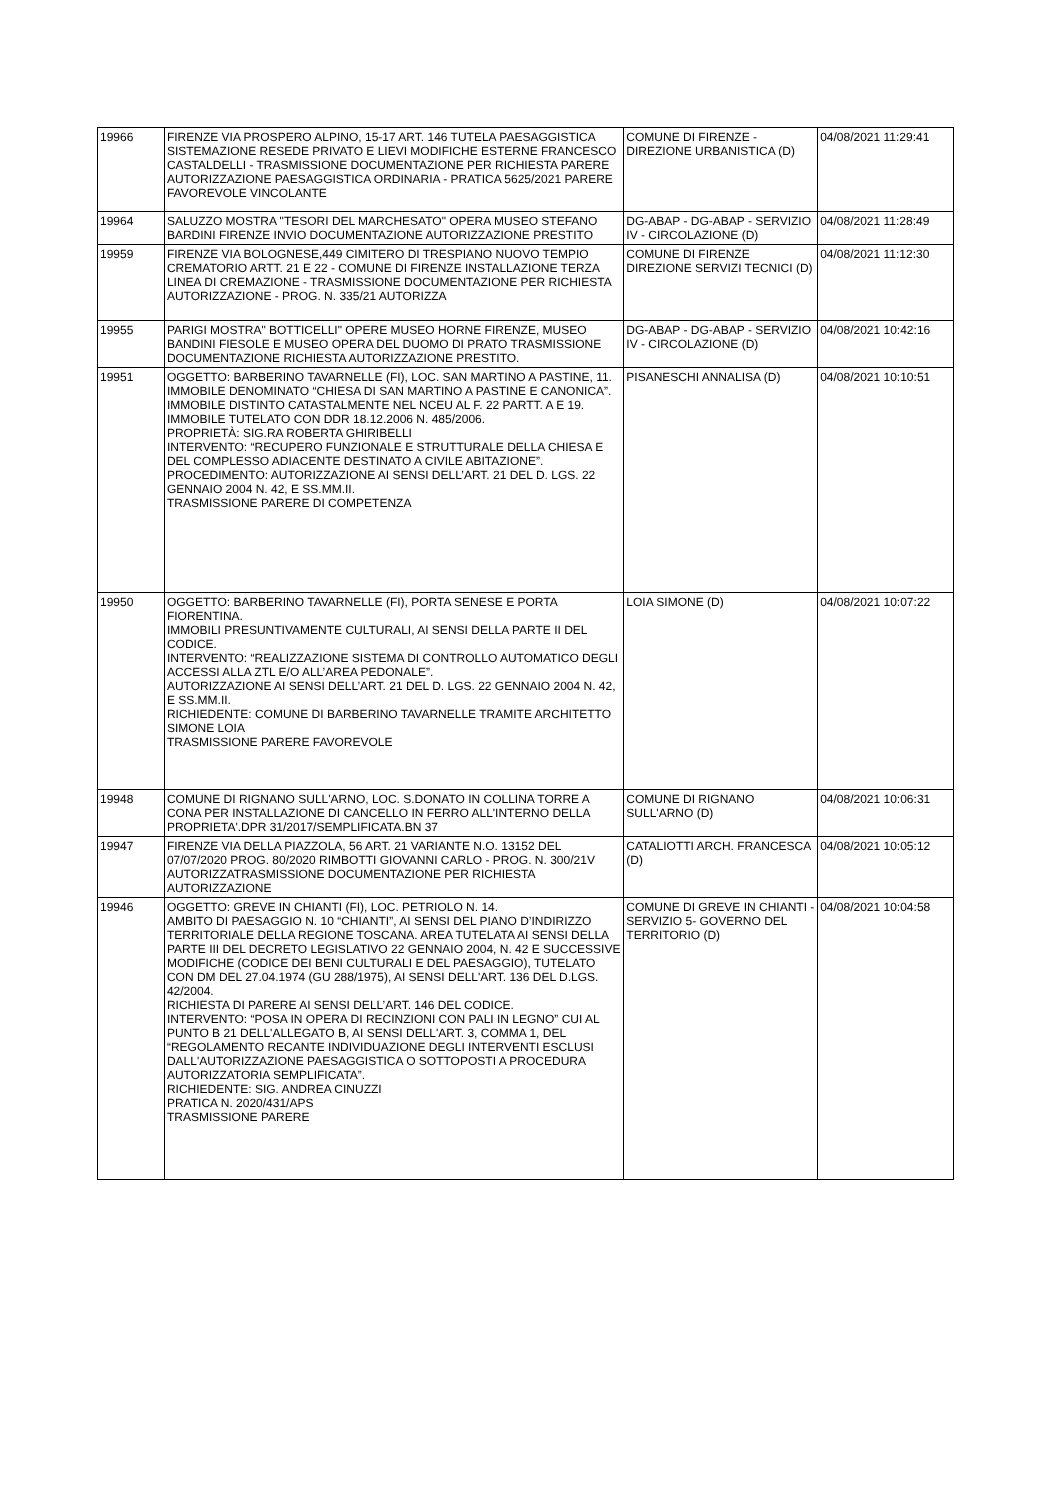| 19966 | FIRENZE VIA PROSPERO ALPINO, 15-17 ART. 146 TUTELA PAESAGGISTICA SISTEMAZIONE RESEDE PRIVATO E LIEVI MODIFICHE ESTERNE FRANCESCO CASTALDELLI - TRASMISSIONE DOCUMENTAZIONE PER RICHIESTA PARERE AUTORIZZAZIONE PAESAGGISTICA ORDINARIA - PRATICA 5625/2021 PARERE FAVOREVOLE VINCOLANTE | COMUNE DI FIRENZE - DIREZIONE URBANISTICA (D) | 04/08/2021 11:29:41 |
| 19964 | SALUZZO MOSTRA "TESORI DEL MARCHESATO" OPERA MUSEO STEFANO BARDINI FIRENZE INVIO DOCUMENTAZIONE AUTORIZZAZIONE PRESTITO | DG-ABAP - DG-ABAP - SERVIZIO IV - CIRCOLAZIONE (D) | 04/08/2021 11:28:49 |
| 19959 | FIRENZE VIA BOLOGNESE,449 CIMITERO DI TRESPIANO NUOVO TEMPIO CREMATORIO ARTT. 21 E 22 - COMUNE DI FIRENZE INSTALLAZIONE TERZA LINEA DI CREMAZIONE - TRASMISSIONE DOCUMENTAZIONE PER RICHIESTA AUTORIZZAZIONE - PROG. N. 335/21 AUTORIZZA | COMUNE DI FIRENZE DIREZIONE SERVIZI TECNICI (D) | 04/08/2021 11:12:30 |
| 19955 | PARIGI MOSTRA" BOTTICELLI" OPERE MUSEO HORNE FIRENZE, MUSEO BANDINI FIESOLE E MUSEO OPERA DEL DUOMO DI PRATO TRASMISSIONE DOCUMENTAZIONE RICHIESTA AUTORIZZAZIONE PRESTITO. | DG-ABAP - DG-ABAP - SERVIZIO IV - CIRCOLAZIONE (D) | 04/08/2021 10:42:16 |
| 19951 | OGGETTO: BARBERINO TAVARNELLE (FI), LOC. SAN MARTINO A PASTINE, 11. IMMOBILE DENOMINATO “CHIESA DI SAN MARTINO A PASTINE E CANONICA”. IMMOBILE DISTINTO CATASTALMENTE NEL NCEU AL F. 22 PARTT. A E 19. IMMOBILE TUTELATO CON DDR 18.12.2006 N. 485/2006. PROPRIETÀ: SIG.RA ROBERTA GHIRIBELLI INTERVENTO: “RECUPERO FUNZIONALE E STRUTTURALE DELLA CHIESA E DEL COMPLESSO ADIACENTE DESTINATO A CIVILE ABITAZIONE”. PROCEDIMENTO: AUTORIZZAZIONE AI SENSI DELL’ART. 21 DEL D. LGS. 22 GENNAIO 2004 N. 42, E SS.MM.II. TRASMISSIONE PARERE DI COMPETENZA | PISANESCHI ANNALISA (D) | 04/08/2021 10:10:51 |
| 19950 | OGGETTO: BARBERINO TAVARNELLE (FI), PORTA SENESE E PORTA FIORENTINA. IMMOBILI PRESUNTIVAMENTE CULTURALI, AI SENSI DELLA PARTE II DEL CODICE. INTERVENTO: “REALIZZAZIONE SISTEMA DI CONTROLLO AUTOMATICO DEGLI ACCESSI ALLA ZTL E/O ALL’AREA PEDONALE”. AUTORIZZAZIONE AI SENSI DELL’ART. 21 DEL D. LGS. 22 GENNAIO 2004 N. 42, E SS.MM.II. RICHIEDENTE: COMUNE DI BARBERINO TAVARNELLE TRAMITE ARCHITETTO SIMONE LOIA TRASMISSIONE PARERE FAVOREVOLE | LOIA SIMONE (D) | 04/08/2021 10:07:22 |
| 19948 | COMUNE DI RIGNANO SULL'ARNO, LOC. S.DONATO IN COLLINA TORRE A CONA PER INSTALLAZIONE DI CANCELLO IN FERRO ALL'INTERNO DELLA PROPRIETA'.DPR 31/2017/SEMPLIFICATA.BN 37 | COMUNE DI RIGNANO SULL'ARNO (D) | 04/08/2021 10:06:31 |
| 19947 | FIRENZE VIA DELLA PIAZZOLA, 56 ART. 21 VARIANTE N.O. 13152 DEL 07/07/2020 PROG. 80/2020 RIMBOTTI GIOVANNI CARLO - PROG. N. 300/21V AUTORIZZATRASMISSIONE DOCUMENTAZIONE PER RICHIESTA AUTORIZZAZIONE | CATALIOTTI ARCH. FRANCESCA (D) | 04/08/2021 10:05:12 |
| 19946 | OGGETTO: GREVE IN CHIANTI (FI), LOC. PETRIOLO N. 14. AMBITO DI PAESAGGIO N. 10 “CHIANTI”, AI SENSI DEL PIANO D’INDIRIZZO TERRITORIALE DELLA REGIONE TOSCANA. AREA TUTELATA AI SENSI DELLA PARTE III DEL DECRETO LEGISLATIVO 22 GENNAIO 2004, N. 42 E SUCCESSIVE MODIFICHE (CODICE DEI BENI CULTURALI E DEL PAESAGGIO), TUTELATO CON DM DEL 27.04.1974 (GU 288/1975), AI SENSI DELL'ART. 136 DEL D.LGS. 42/2004. RICHIESTA DI PARERE AI SENSI DELL’ART. 146 DEL CODICE. INTERVENTO: “POSA IN OPERA DI RECINZIONI CON PALI IN LEGNO” CUI AL PUNTO B 21 DELL'ALLEGATO B, AI SENSI DELL'ART. 3, COMMA 1, DEL “REGOLAMENTO RECANTE INDIVIDUAZIONE DEGLI INTERVENTI ESCLUSI DALL'AUTORIZZAZIONE PAESAGGISTICA O SOTTOPOSTI A PROCEDURA AUTORIZZATORIA SEMPLIFICATA”. RICHIEDENTE: SIG. ANDREA CINUZZI PRATICA N. 2020/431/APS TRASMISSIONE PARERE | COMUNE DI GREVE IN CHIANTI - SERVIZIO 5- GOVERNO DEL TERRITORIO (D) | 04/08/2021 10:04:58 |